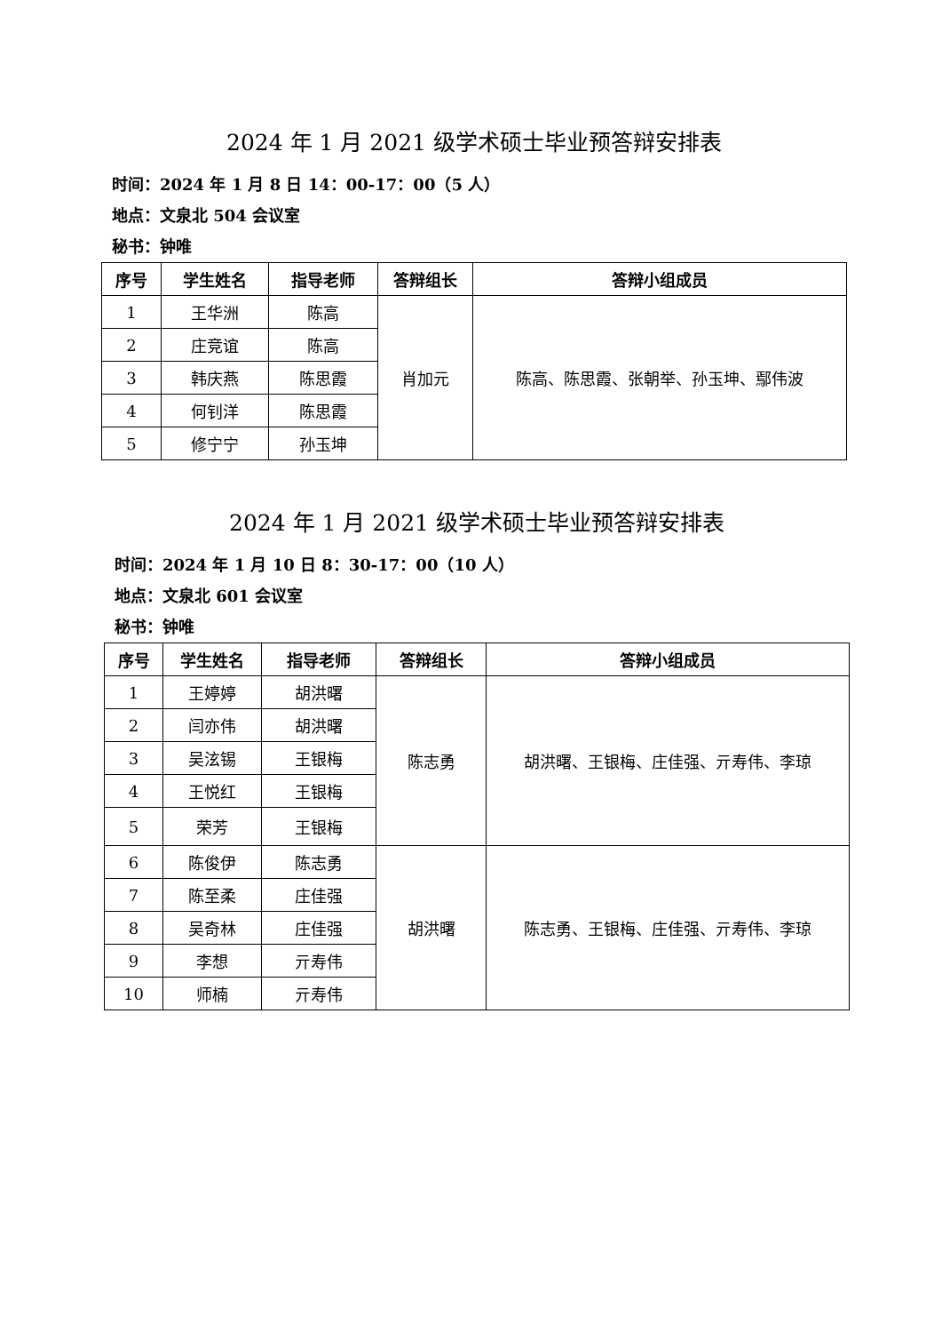2024 年 1 月 2021 级学术硕士毕业预答辩安排表
时间：2024 年 1 月 8 日 14：00-17：00（5 人）
地点：文泉北 504 会议室
秘书：钟唯
| 序号 | 学生姓名 | 指导老师 | 答辩组长 | 答辩小组成员 |
| --- | --- | --- | --- | --- |
| 1 | 王华洲 | 陈高 | 肖加元 | 陈高、陈思霞、张朝举、孙玉坤、鄢伟波 |
| 2 | 庄竞谊 | 陈高 | | |
| 3 | 韩庆燕 | 陈思霞 | | |
| 4 | 何钊洋 | 陈思霞 | | |
| 5 | 修宁宁 | 孙玉坤 | | |
2024 年 1 月 2021 级学术硕士毕业预答辩安排表
时间：2024 年 1 月 10 日 8：30-17：00（10 人）
地点：文泉北 601 会议室
秘书：钟唯
| 序号 | 学生姓名 | 指导老师 | 答辩组长 | 答辩小组成员 |
| --- | --- | --- | --- | --- |
| 1 | 王婷婷 | 胡洪曙 | 陈志勇 | 胡洪曙、王银梅、庄佳强、亓寿伟、李琼 |
| 2 | 闫亦伟 | 胡洪曙 | | |
| 3 | 吴泫锡 | 王银梅 | | |
| 4 | 王悦红 | 王银梅 | | |
| 5 | 荣芳 | 王银梅 | | |
| 6 | 陈俊伊 | 陈志勇 | 胡洪曙 | 陈志勇、王银梅、庄佳强、亓寿伟、李琼 |
| 7 | 陈至柔 | 庄佳强 | | |
| 8 | 吴奇林 | 庄佳强 | | |
| 9 | 李想 | 亓寿伟 | | |
| 10 | 师楠 | 亓寿伟 | | |